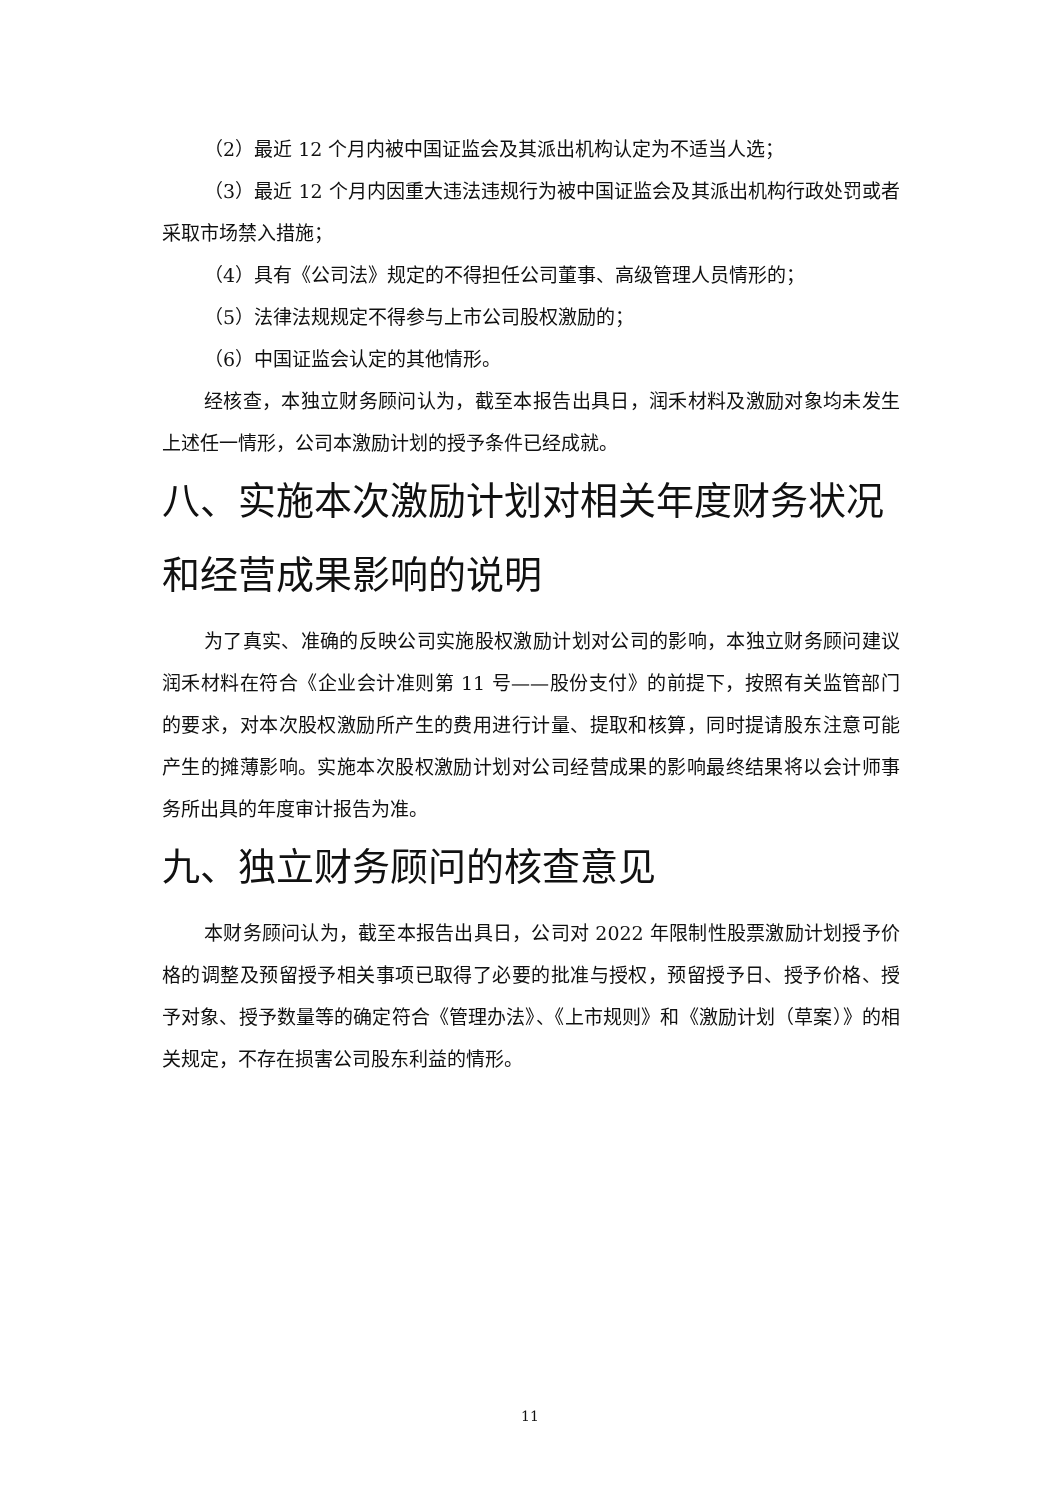（2）最近 12 个月内被中国证监会及其派出机构认定为不适当人选；
（3）最近 12 个月内因重大违法违规行为被中国证监会及其派出机构行政处罚或者采取市场禁入措施；
（4）具有《公司法》规定的不得担任公司董事、高级管理人员情形的；
（5）法律法规规定不得参与上市公司股权激励的；
（6）中国证监会认定的其他情形。
经核查，本独立财务顾问认为，截至本报告出具日，润禾材料及激励对象均未发生上述任一情形，公司本激励计划的授予条件已经成就。
八、实施本次激励计划对相关年度财务状况和经营成果影响的说明
为了真实、准确的反映公司实施股权激励计划对公司的影响，本独立财务顾问建议润禾材料在符合《企业会计准则第 11 号——股份支付》的前提下，按照有关监管部门的要求，对本次股权激励所产生的费用进行计量、提取和核算，同时提请股东注意可能产生的摊薄影响。实施本次股权激励计划对公司经营成果的影响最终结果将以会计师事务所出具的年度审计报告为准。
九、独立财务顾问的核查意见
本财务顾问认为，截至本报告出具日，公司对 2022 年限制性股票激励计划授予价格的调整及预留授予相关事项已取得了必要的批准与授权，预留授予日、授予价格、授予对象、授予数量等的确定符合《管理办法》、《上市规则》和《激励计划（草案）》的相关规定，不存在损害公司股东利益的情形。
11